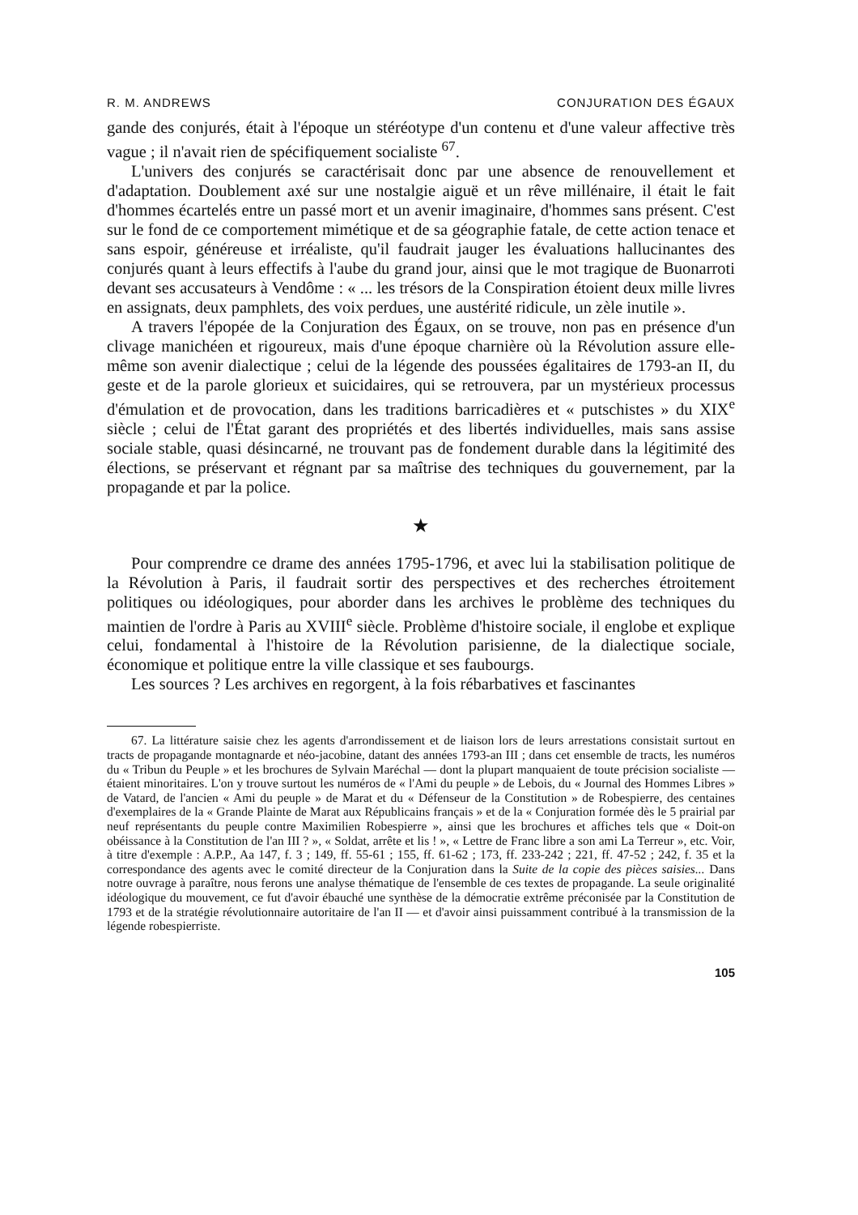R. M. ANDREWS CONJURATION DES ÉGAUX
gande des conjurés, était à l'époque un stéréotype d'un contenu et d'une valeur affective très vague ; il n'avait rien de spécifiquement socialiste <sup>67</sup>.
L'univers des conjurés se caractérisait donc par une absence de renouvellement et d'adaptation. Doublement axé sur une nostalgie aiguë et un rêve millénaire, il était le fait d'hommes écartelés entre un passé mort et un avenir imaginaire, d'hommes sans présent. C'est sur le fond de ce comportement mimétique et de sa géographie fatale, de cette action tenace et sans espoir, généreuse et irréaliste, qu'il faudrait jauger les évaluations hallucinantes des conjurés quant à leurs effectifs à l'aube du grand jour, ainsi que le mot tragique de Buonarroti devant ses accusateurs à Vendôme : « ... les trésors de la Conspiration étoient deux mille livres en assignats, deux pamphlets, des voix perdues, une austérité ridicule, un zèle inutile ».
A travers l'épopée de la Conjuration des Égaux, on se trouve, non pas en présence d'un clivage manichéen et rigoureux, mais d'une époque charnière où la Révolution assure elle-même son avenir dialectique ; celui de la légende des poussées égalitaires de 1793-an II, du geste et de la parole glorieux et suicidaires, qui se retrouvera, par un mystérieux processus d'émulation et de provocation, dans les traditions barricadières et « putschistes » du XIX<sup>e</sup> siècle ; celui de l'État garant des propriétés et des libertés individuelles, mais sans assise sociale stable, quasi désincarné, ne trouvant pas de fondement durable dans la légitimité des élections, se préservant et régnant par sa maîtrise des techniques du gouvernement, par la propagande et par la police.
★
Pour comprendre ce drame des années 1795-1796, et avec lui la stabilisation politique de la Révolution à Paris, il faudrait sortir des perspectives et des recherches étroitement politiques ou idéologiques, pour aborder dans les archives le problème des techniques du maintien de l'ordre à Paris au XVIII<sup>e</sup> siècle. Problème d'histoire sociale, il englobe et explique celui, fondamental à l'histoire de la Révolution parisienne, de la dialectique sociale, économique et politique entre la ville classique et ses faubourgs.
Les sources ? Les archives en regorgent, à la fois rébarbatives et fascinantes
67. La littérature saisie chez les agents d'arrondissement et de liaison lors de leurs arrestations consistait surtout en tracts de propagande montagnarde et néo-jacobine, datant des années 1793-an III ; dans cet ensemble de tracts, les numéros du « Tribun du Peuple » et les brochures de Sylvain Maréchal — dont la plupart manquaient de toute précision socialiste — étaient minoritaires. L'on y trouve surtout les numéros de « l'Ami du peuple » de Lebois, du « Journal des Hommes Libres » de Vatard, de l'ancien « Ami du peuple » de Marat et du « Défenseur de la Constitution » de Robespierre, des centaines d'exemplaires de la « Grande Plainte de Marat aux Républicains français » et de la « Conjuration formée dès le 5 prairial par neuf représentants du peuple contre Maximilien Robespierre », ainsi que les brochures et affiches tels que « Doit-on obéissance à la Constitution de l'an III ? », « Soldat, arrête et lis ! », « Lettre de Franc libre a son ami La Terreur », etc. Voir, à titre d'exemple : A.P.P., Aa 147, f. 3 ; 149, ff. 55-61 ; 155, ff. 61-62 ; 173, ff. 233-242 ; 221, ff. 47-52 ; 242, f. 35 et la correspondance des agents avec le comité directeur de la Conjuration dans la Suite de la copie des pièces saisies... Dans notre ouvrage à paraître, nous ferons une analyse thématique de l'ensemble de ces textes de propagande. La seule originalité idéologique du mouvement, ce fut d'avoir ébauché une synthèse de la démocratie extrême préconisée par la Constitution de 1793 et de la stratégie révolutionnaire autoritaire de l'an II — et d'avoir ainsi puissamment contribué à la transmission de la légende robespierriste.
105